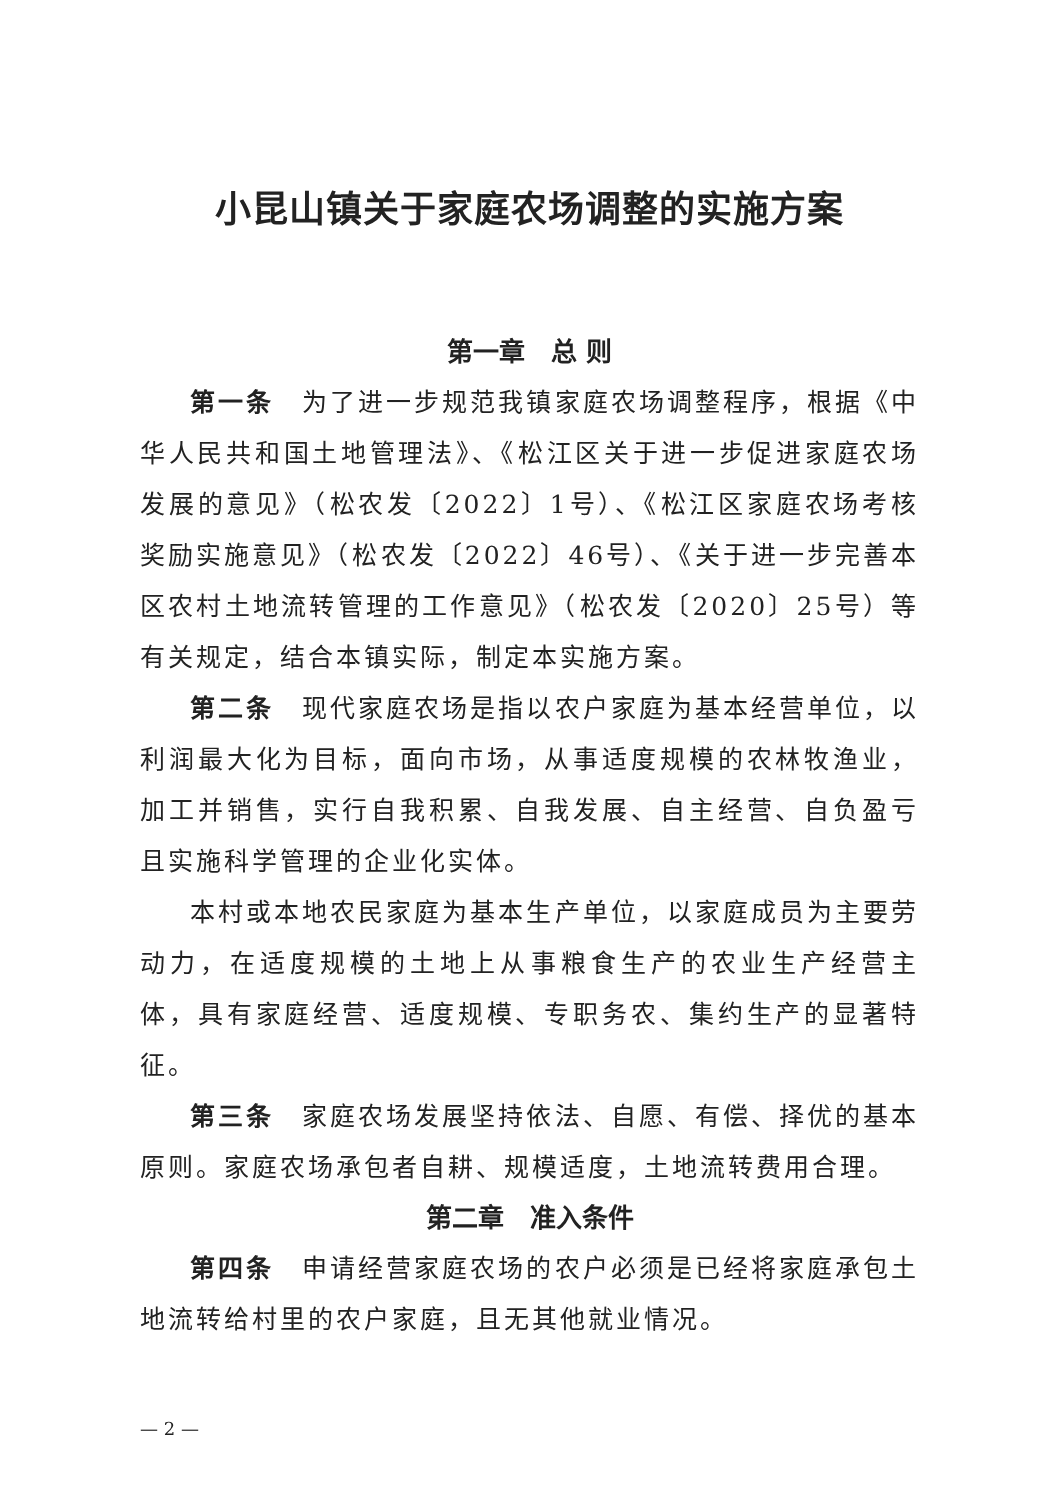小昆山镇关于家庭农场调整的实施方案
第一章　总 则
第一条　为了进一步规范我镇家庭农场调整程序，根据《中华人民共和国土地管理法》、《松江区关于进一步促进家庭农场发展的意见》（松农发〔2022〕1号）、《松江区家庭农场考核奖励实施意见》（松农发〔2022〕46号）、《关于进一步完善本区农村土地流转管理的工作意见》（松农发〔2020〕25号）等有关规定，结合本镇实际，制定本实施方案。
第二条　现代家庭农场是指以农户家庭为基本经营单位，以利润最大化为目标，面向市场，从事适度规模的农林牧渔业，加工并销售，实行自我积累、自我发展、自主经营、自负盈亏且实施科学管理的企业化实体。
本村或本地农民家庭为基本生产单位，以家庭成员为主要劳动力，在适度规模的土地上从事粮食生产的农业生产经营主体，具有家庭经营、适度规模、专职务农、集约生产的显著特征。
第三条　家庭农场发展坚持依法、自愿、有偿、择优的基本原则。家庭农场承包者自耕、规模适度，土地流转费用合理。
第二章　准入条件
第四条　申请经营家庭农场的农户必须是已经将家庭承包土地流转给村里的农户家庭，且无其他就业情况。
— 2 —